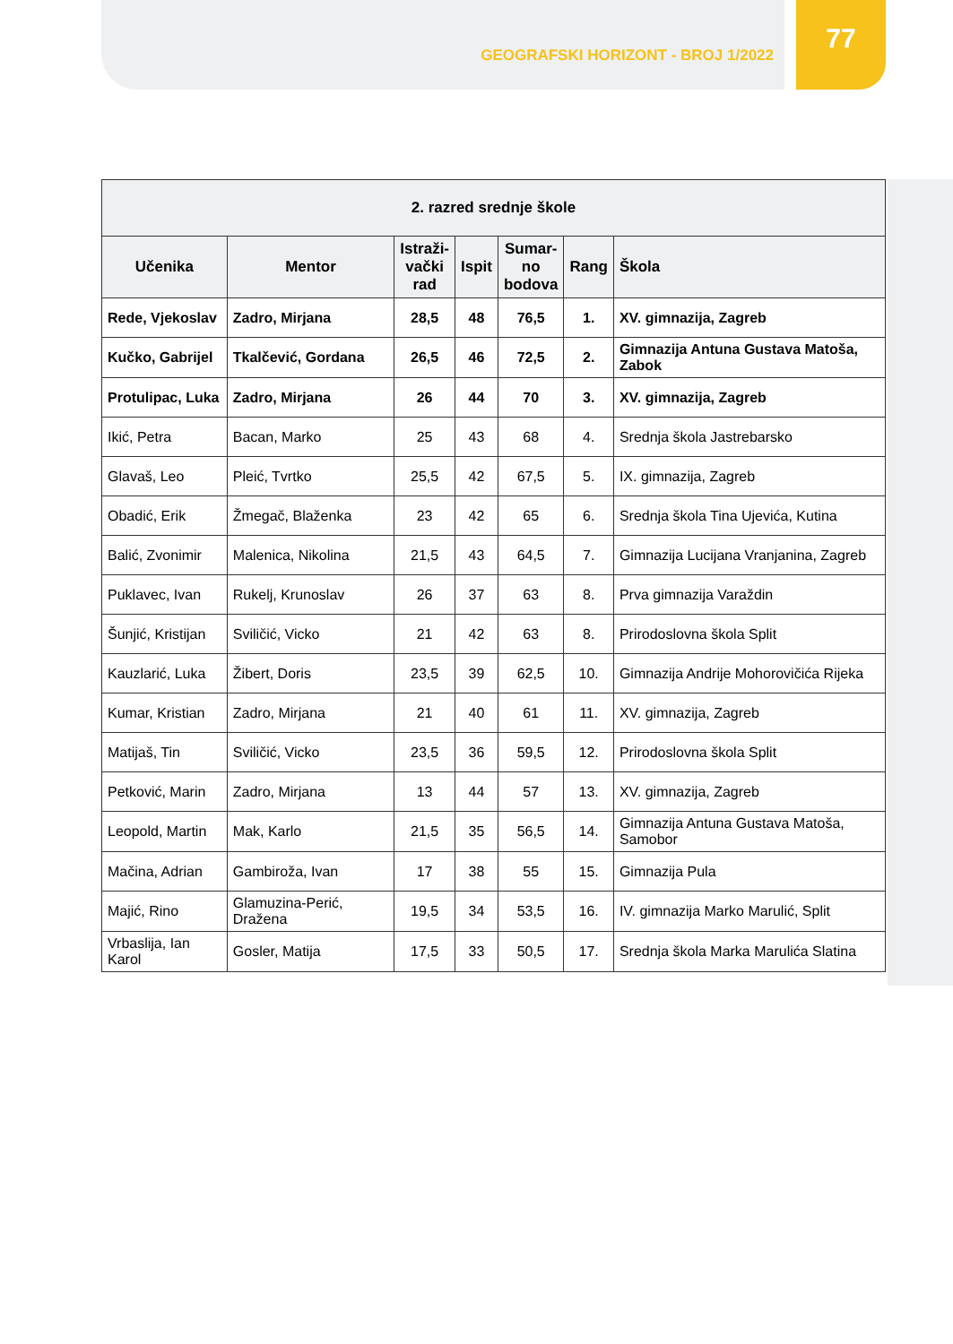GEOGRAFSKI HORIZONT - BROJ 1/2022
77
| 2. razred srednje škole | | | | | | |
| --- | --- | --- | --- | --- | --- | --- |
| Učenika | Mentor | Istraži- vački rad | Ispit | Sumar- no bodova | Rang | Škola |
| Rede, Vjekoslav | Zadro, Mirjana | 28,5 | 48 | 76,5 | 1. | XV. gimnazija, Zagreb |
| Kučko, Gabrijel | Tkalčević, Gordana | 26,5 | 46 | 72,5 | 2. | Gimnazija Antuna Gustava Matoša, Zabok |
| Protulipac, Luka | Zadro, Mirjana | 26 | 44 | 70 | 3. | XV. gimnazija, Zagreb |
| Ikić, Petra | Bacan, Marko | 25 | 43 | 68 | 4. | Srednja škola Jastrebarsko |
| Glavaš, Leo | Pleić, Tvrtko | 25,5 | 42 | 67,5 | 5. | IX. gimnazija, Zagreb |
| Obadić, Erik | Žmegač, Blaženka | 23 | 42 | 65 | 6. | Srednja škola Tina Ujevića, Kutina |
| Balić, Zvonimir | Malenica, Nikolina | 21,5 | 43 | 64,5 | 7. | Gimnazija Lucijana Vranjanina, Zagreb |
| Puklavec, Ivan | Rukelj, Krunoslav | 26 | 37 | 63 | 8. | Prva gimnazija Varaždin |
| Šunjić, Kristijan | Sviličić, Vicko | 21 | 42 | 63 | 8. | Prirodoslovna škola Split |
| Kauzlarić, Luka | Žibert, Doris | 23,5 | 39 | 62,5 | 10. | Gimnazija Andrije Mohorovičića Rijeka |
| Kumar, Kristian | Zadro, Mirjana | 21 | 40 | 61 | 11. | XV. gimnazija, Zagreb |
| Matijaš, Tin | Sviličić, Vicko | 23,5 | 36 | 59,5 | 12. | Prirodoslovna škola Split |
| Petković, Marin | Zadro, Mirjana | 13 | 44 | 57 | 13. | XV. gimnazija, Zagreb |
| Leopold, Martin | Mak, Karlo | 21,5 | 35 | 56,5 | 14. | Gimnazija Antuna Gustava Matoša, Samobor |
| Mačina, Adrian | Gambiroža, Ivan | 17 | 38 | 55 | 15. | Gimnazija Pula |
| Majić, Rino | Glamuzina-Perić, Dražena | 19,5 | 34 | 53,5 | 16. | IV. gimnazija Marko Marulić, Split |
| Vrbaslija, Ian Karol | Gosler, Matija | 17,5 | 33 | 50,5 | 17. | Srednja škola Marka Marulića Slatina |